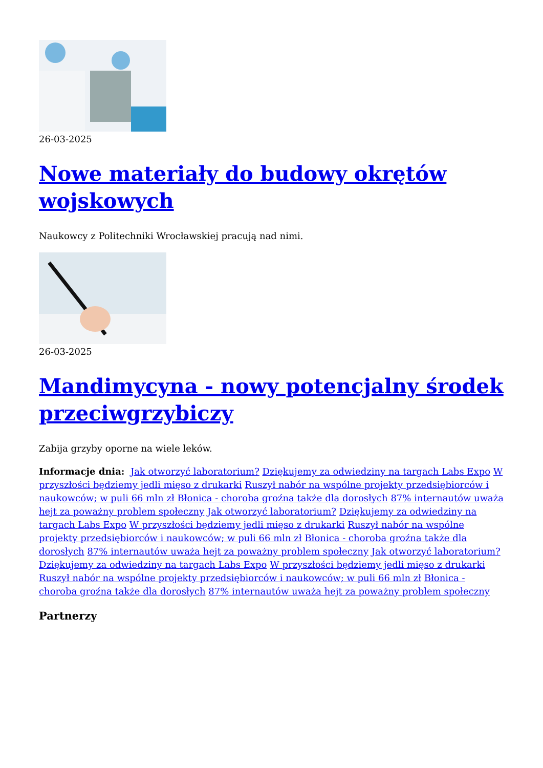26-03-2025
Nowe materiały do budowy okrętów wojskowych
Naukowcy z Politechniki Wrocławskiej pracują nad nimi.
26-03-2025
Mandimycyna - nowy potencjalny środek przeciwgrzybiczy
Zabija grzyby oporne na wiele leków.
Informacje dnia: Jak otworzyć laboratorium? Dziękujemy za odwiedziny na targach Labs Expo W przyszłości będziemy jedli mięso z drukarki Ruszył nabór na wspólne projekty przedsiębiorców i naukowców; w puli 66 mln zł Błonica - choroba groźna także dla dorosłych 87% internautów uważa hejt za poważny problem społeczny Jak otworzyć laboratorium? Dziękujemy za odwiedziny na targach Labs Expo W przyszłości będziemy jedli mięso z drukarki Ruszył nabór na wspólne projekty przedsiębiorców i naukowców; w puli 66 mln zł Błonica - choroba groźna także dla dorosłych 87% internautów uważa hejt za poważny problem społeczny Jak otworzyć laboratorium? Dziękujemy za odwiedziny na targach Labs Expo W przyszłości będziemy jedli mięso z drukarki Ruszył nabór na wspólne projekty przedsiębiorców i naukowców; w puli 66 mln zł Błonica - choroba groźna także dla dorosłych 87% internautów uważa hejt za poważny problem społeczny
Partnerzy